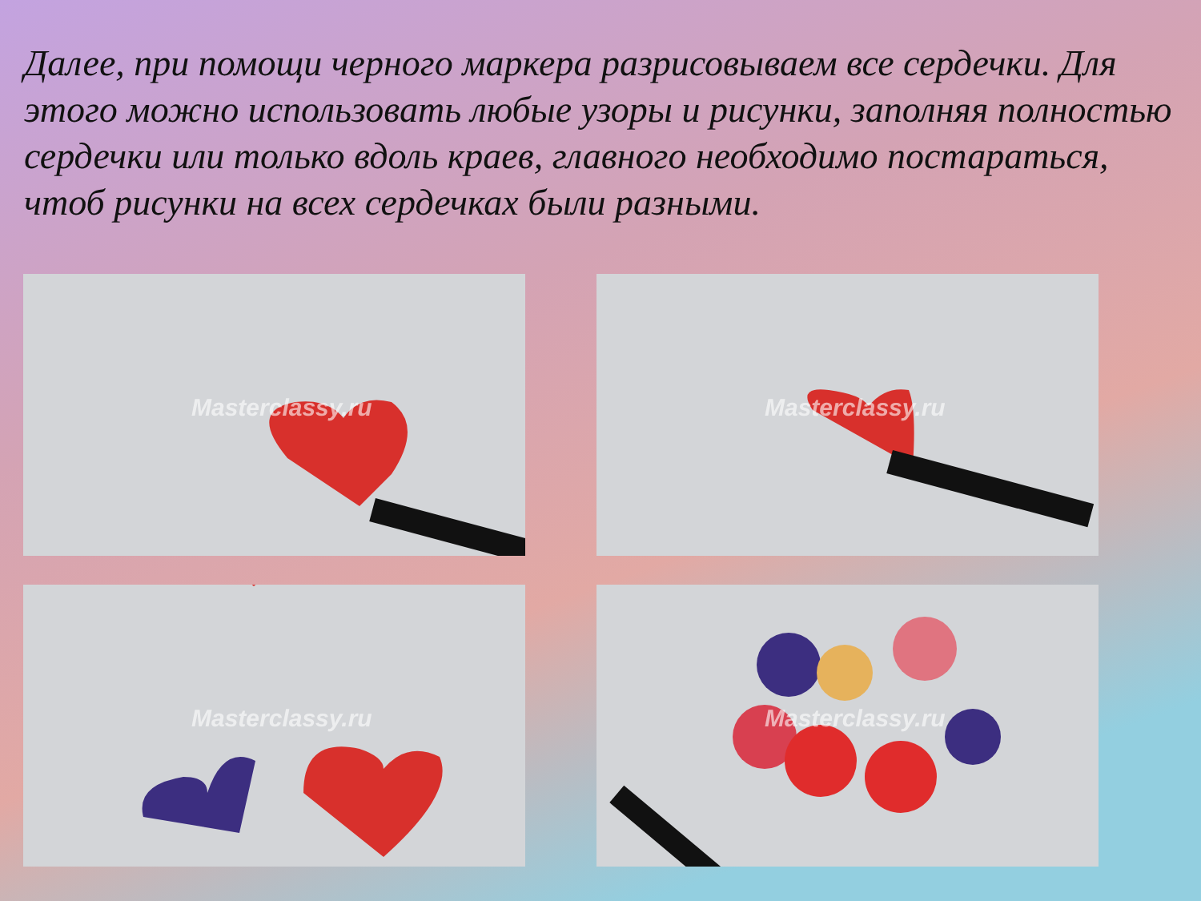Далее, при помощи черного маркера разрисовываем все сердечки. Для этого можно использовать любые узоры и рисунки, заполняя полностью сердечки или только вдоль краев, главного необходимо постараться, чтоб рисунки на всех сердечках были разными.
Masterclassy.ru
Masterclassy.ru
Masterclassy.ru
Masterclassy.ru